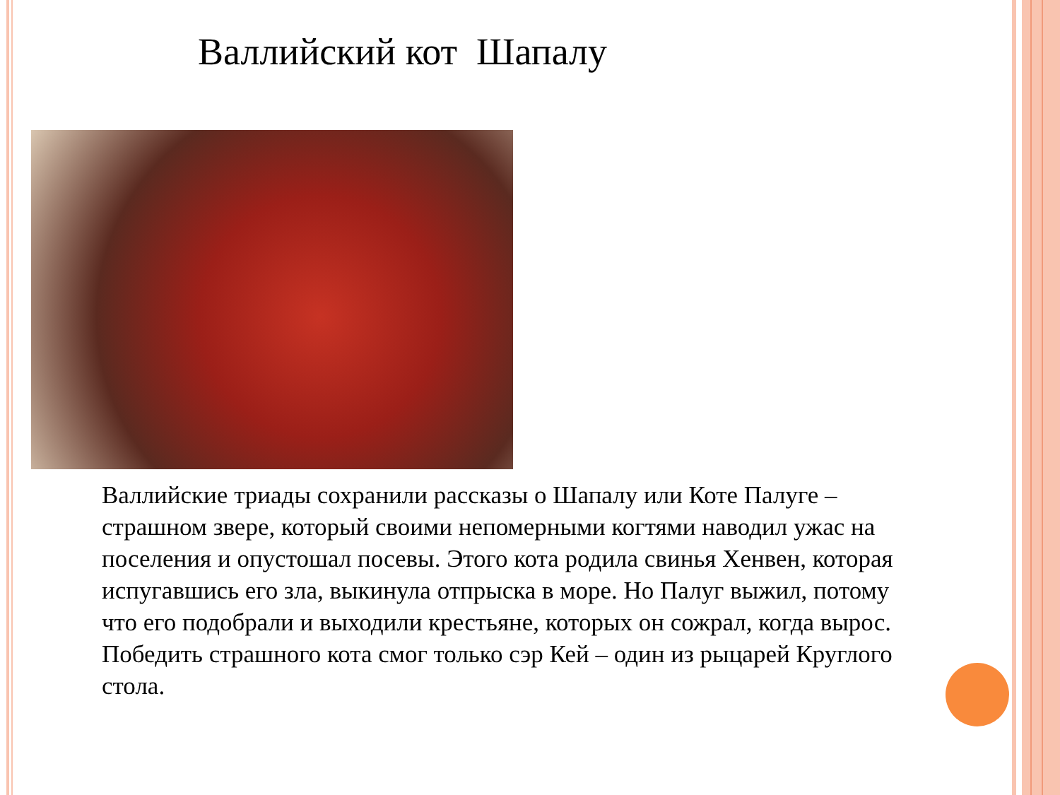Валлийский кот Шапалу
Валлийские триады сохранили рассказы о Шапалу или Коте Палуге – страшном звере, который своими непомерными когтями наводил ужас на поселения и опустошал посевы. Этого кота родила свинья Хенвен, которая испугавшись его зла, выкинула отпрыска в море. Но Палуг выжил, потому что его подобрали и выходили крестьяне, которых он сожрал, когда вырос. Победить страшного кота смог только сэр Кей – один из рыцарей Круглого стола.